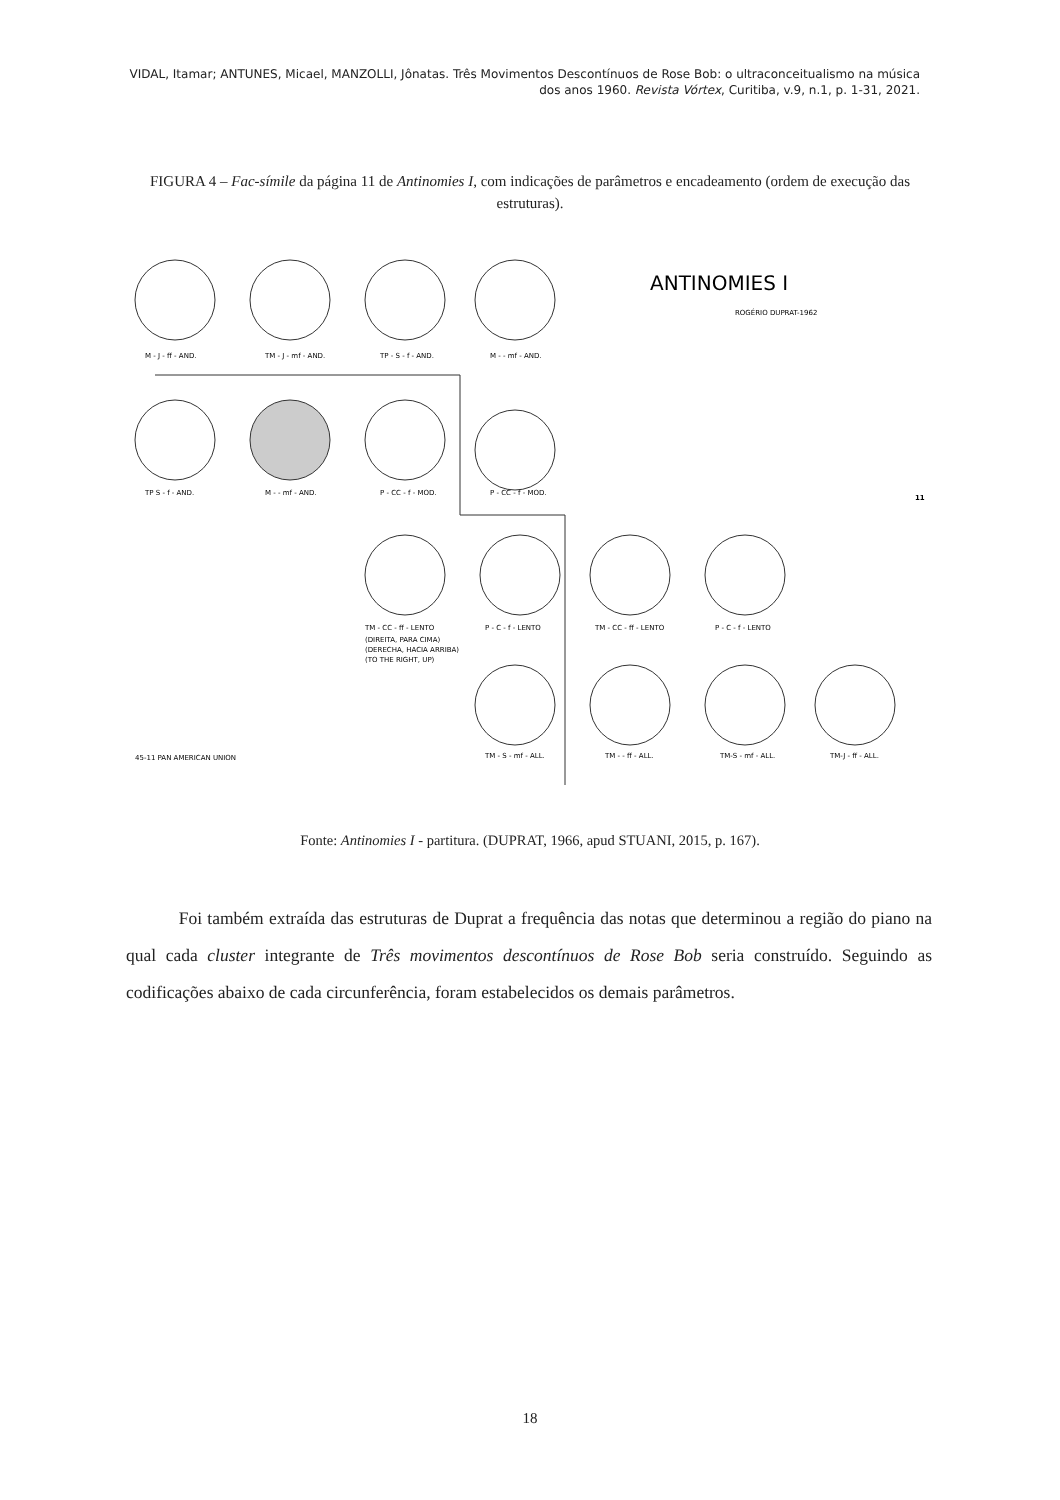VIDAL, Itamar; ANTUNES, Micael, MANZOLLI, Jônatas. Três Movimentos Descontínuos de Rose Bob: o ultraconceitualismo na música dos anos 1960. Revista Vórtex, Curitiba, v.9, n.1, p. 1-31, 2021.
FIGURA 4 – Fac-símile da página 11 de Antinomies I, com indicações de parâmetros e encadeamento (ordem de execução das estruturas).
ANTINOMIES I
ROGÉRIO DUPRAT-1962
11
M - J - ff - AND.
TM - J - mf - AND.
TP - S - f - AND.
M - - mf - AND.
TP S - f - AND.
M - - mf - AND.
P - CC - f - MOD.
P - CC - f - MOD.
TM - CC - ff - LENTO
P - C - f - LENTO
TM - CC - ff - LENTO
P - C - f - LENTO
(DIREITA, PARA CIMA)
(DERECHA, HACIA ARRIBA)
(TO THE RIGHT, UP)
45-11 PAN AMERICAN UNION
TM - S - mf - ALL.
TM - - ff - ALL.
TM-S - mf - ALL.
TM-J - ff - ALL.
Fonte: Antinomies I - partitura. (DUPRAT, 1966, apud STUANI, 2015, p. 167).
Foi também extraída das estruturas de Duprat a frequência das notas que determinou a região do piano na qual cada cluster integrante de Três movimentos descontínuos de Rose Bob seria construído. Seguindo as codificações abaixo de cada circunferência, foram estabelecidos os demais parâmetros.
18